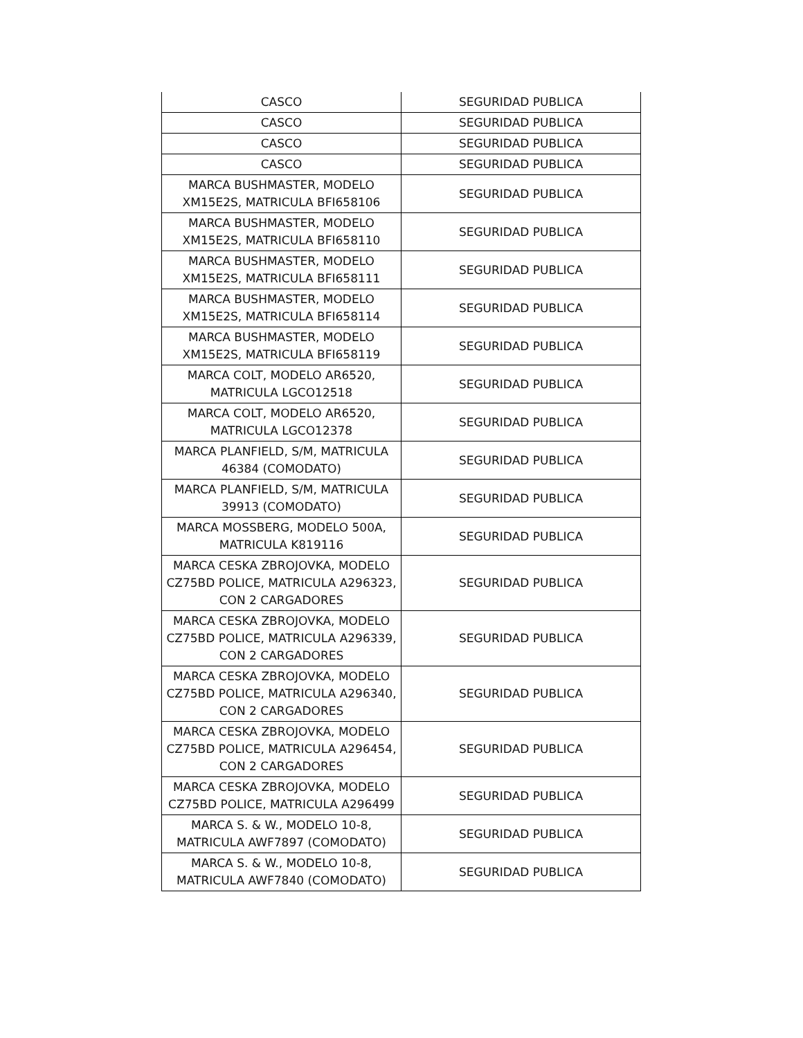| CASCO | SEGURIDAD PUBLICA |
| CASCO | SEGURIDAD PUBLICA |
| CASCO | SEGURIDAD PUBLICA |
| CASCO | SEGURIDAD PUBLICA |
| MARCA BUSHMASTER, MODELO XM15E2S, MATRICULA BFI658106 | SEGURIDAD PUBLICA |
| MARCA BUSHMASTER, MODELO XM15E2S, MATRICULA BFI658110 | SEGURIDAD PUBLICA |
| MARCA BUSHMASTER, MODELO XM15E2S, MATRICULA BFI658111 | SEGURIDAD PUBLICA |
| MARCA BUSHMASTER, MODELO XM15E2S, MATRICULA BFI658114 | SEGURIDAD PUBLICA |
| MARCA BUSHMASTER, MODELO XM15E2S, MATRICULA BFI658119 | SEGURIDAD PUBLICA |
| MARCA COLT, MODELO AR6520, MATRICULA LGCO12518 | SEGURIDAD PUBLICA |
| MARCA COLT, MODELO AR6520, MATRICULA LGCO12378 | SEGURIDAD PUBLICA |
| MARCA PLANFIELD, S/M, MATRICULA 46384 (COMODATO) | SEGURIDAD PUBLICA |
| MARCA PLANFIELD, S/M, MATRICULA 39913 (COMODATO) | SEGURIDAD PUBLICA |
| MARCA MOSSBERG, MODELO 500A, MATRICULA K819116 | SEGURIDAD PUBLICA |
| MARCA CESKA ZBROJOVKA, MODELO CZ75BD POLICE, MATRICULA A296323, CON 2 CARGADORES | SEGURIDAD PUBLICA |
| MARCA CESKA ZBROJOVKA, MODELO CZ75BD POLICE, MATRICULA A296339, CON 2 CARGADORES | SEGURIDAD PUBLICA |
| MARCA CESKA ZBROJOVKA, MODELO CZ75BD POLICE, MATRICULA A296340, CON 2 CARGADORES | SEGURIDAD PUBLICA |
| MARCA CESKA ZBROJOVKA, MODELO CZ75BD POLICE, MATRICULA A296454, CON 2 CARGADORES | SEGURIDAD PUBLICA |
| MARCA CESKA ZBROJOVKA, MODELO CZ75BD POLICE, MATRICULA A296499 | SEGURIDAD PUBLICA |
| MARCA S. & W., MODELO 10-8, MATRICULA AWF7897 (COMODATO) | SEGURIDAD PUBLICA |
| MARCA S. & W., MODELO 10-8, MATRICULA AWF7840 (COMODATO) | SEGURIDAD PUBLICA |